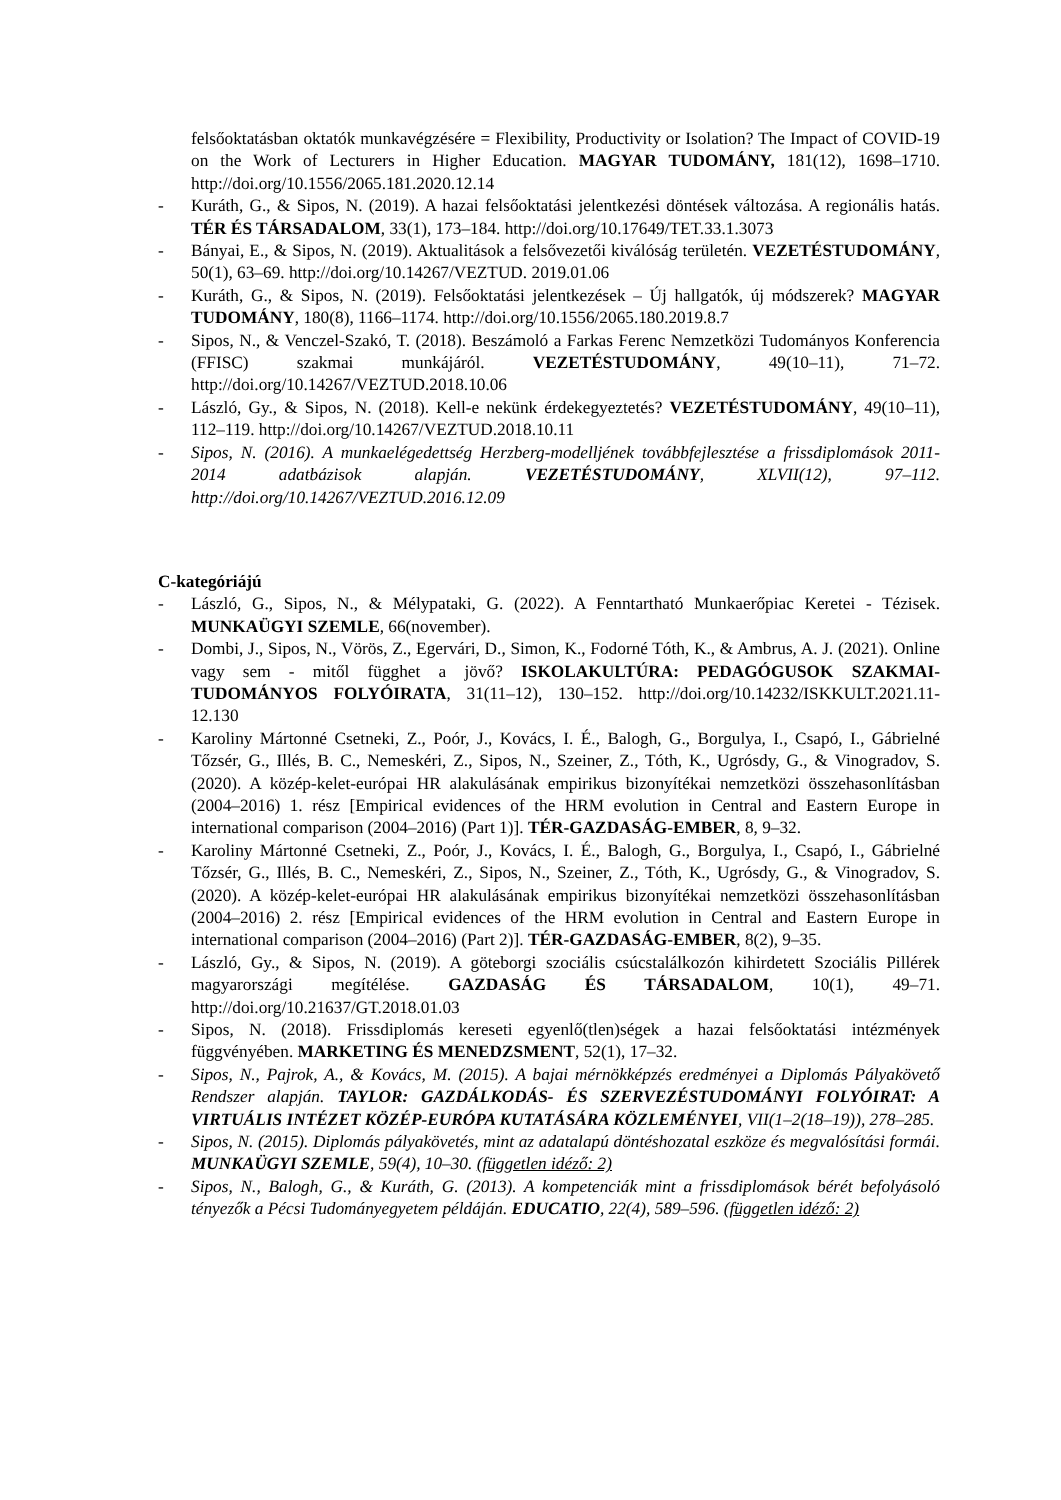felsőoktatásban oktatók munkavégzésére = Flexibility, Productivity or Isolation? The Impact of COVID-19 on the Work of Lecturers in Higher Education. MAGYAR TUDOMÁNY, 181(12), 1698–1710. http://doi.org/10.1556/2065.181.2020.12.14
- Kuráth, G., & Sipos, N. (2019). A hazai felsőoktatási jelentkezési döntések változása. A regionális hatás. TÉR ÉS TÁRSADALOM, 33(1), 173–184. http://doi.org/10.17649/TET.33.1.3073
- Bányai, E., & Sipos, N. (2019). Aktualitások a felsővezetői kiválóság területén. VEZETÉSTUDOMÁNY, 50(1), 63–69. http://doi.org/10.14267/VEZTUD. 2019.01.06
- Kuráth, G., & Sipos, N. (2019). Felsőoktatási jelentkezések – Új hallgatók, új módszerek? MAGYAR TUDOMÁNY, 180(8), 1166–1174. http://doi.org/10.1556/2065.180.2019.8.7
- Sipos, N., & Venczel-Szakó, T. (2018). Beszámoló a Farkas Ferenc Nemzetközi Tudományos Konferencia (FFISC) szakmai munkájáról. VEZETÉSTUDOMÁNY, 49(10–11), 71–72. http://doi.org/10.14267/VEZTUD.2018.10.06
- László, Gy., & Sipos, N. (2018). Kell-e nekünk érdekegyeztetés? VEZETÉSTUDOMÁNY, 49(10–11), 112–119. http://doi.org/10.14267/VEZTUD.2018.10.11
- Sipos, N. (2016). A munkaelégedettség Herzberg-modelljének továbbfejlesztése a frissdiplomások 2011-2014 adatbázisok alapján. VEZETÉSTUDOMÁNY, XLVII(12), 97–112. http://doi.org/10.14267/VEZTUD.2016.12.09
C-kategóriájú
- László, G., Sipos, N., & Mélypataki, G. (2022). A Fenntartható Munkaerőpiac Keretei - Tézisek. MUNKAÜGYI SZEMLE, 66(november).
- Dombi, J., Sipos, N., Vörös, Z., Egervári, D., Simon, K., Fodorné Tóth, K., & Ambrus, A. J. (2021). Online vagy sem - mitől függhet a jövő? ISKOLAKULTÚRA: PEDAGÓGUSOK SZAKMAI-TUDOMÁNYOS FOLYÓIRATA, 31(11–12), 130–152. http://doi.org/10.14232/ISKKULT.2021.11-12.130
- Karoliny Mártonné Csetneki, Z., Poór, J., Kovács, I. É., Balogh, G., Borgulya, I., Csapó, I., Gábrielné Tőzsér, G., Illés, B. C., Nemeskéri, Z., Sipos, N., Szeiner, Z., Tóth, K., Ugrósdy, G., & Vinogradov, S. (2020). A közép-kelet-európai HR alakulásának empirikus bizonyítékai nemzetközi összehasonlításban (2004–2016) 1. rész [Empirical evidences of the HRM evolution in Central and Eastern Europe in international comparison (2004–2016) (Part 1)]. TÉR-GAZDASÁG-EMBER, 8, 9–32.
- Karoliny Mártonné Csetneki, Z., Poór, J., Kovács, I. É., Balogh, G., Borgulya, I., Csapó, I., Gábrielné Tőzsér, G., Illés, B. C., Nemeskéri, Z., Sipos, N., Szeiner, Z., Tóth, K., Ugrósdy, G., & Vinogradov, S. (2020). A közép-kelet-európai HR alakulásának empirikus bizonyítékai nemzetközi összehasonlításban (2004–2016) 2. rész [Empirical evidences of the HRM evolution in Central and Eastern Europe in international comparison (2004–2016) (Part 2)]. TÉR-GAZDASÁG-EMBER, 8(2), 9–35.
- László, Gy., & Sipos, N. (2019). A göteborgi szociális csúcstalálkozón kihirdetett Szociális Pillérek magyarországi megítélése. GAZDASÁG ÉS TÁRSADALOM, 10(1), 49–71. http://doi.org/10.21637/GT.2018.01.03
- Sipos, N. (2018). Frissdiplomás kereseti egyenlő(tlen)ségek a hazai felsőoktatási intézmények függvényében. MARKETING ÉS MENEDZSMENT, 52(1), 17–32.
- Sipos, N., Pajrok, A., & Kovács, M. (2015). A bajai mérnökképzés eredményei a Diplomás Pályakövető Rendszer alapján. TAYLOR: GAZDÁLKODÁS- ÉS SZERVEZÉSTUDOMÁNYI FOLYÓIRAT: A VIRTUÁLIS INTÉZET KÖZÉP-EURÓPA KUTATÁSÁRA KÖZLEMÉNYEI, VII(1–2(18–19)), 278–285.
- Sipos, N. (2015). Diplomás pályakövetés, mint az adatalapú döntéshozatal eszköze és megvalósítási formái. MUNKAÜGYI SZEMLE, 59(4), 10–30. (független idéző: 2)
- Sipos, N., Balogh, G., & Kuráth, G. (2013). A kompetenciák mint a frissdiplomások bérét befolyásoló tényezők a Pécsi Tudományegyetem példáján. EDUCATIO, 22(4), 589–596. (független idéző: 2)